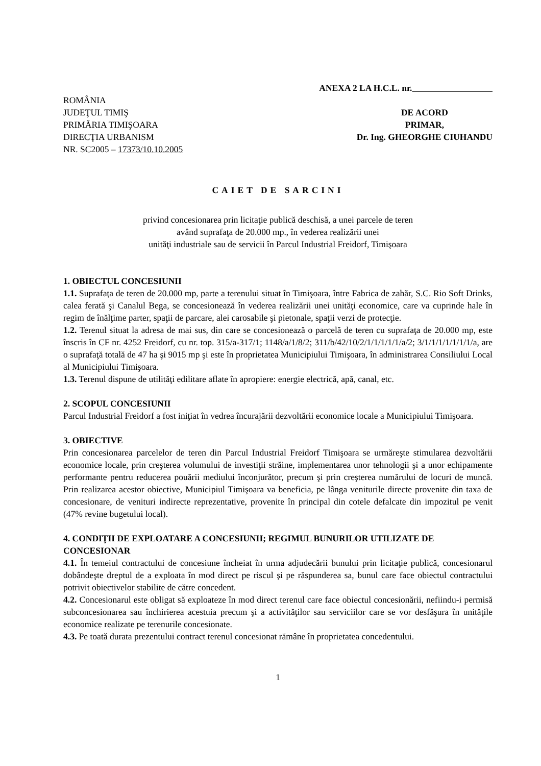ANEXA 2 LA H.C.L. nr.
ROMÂNIA
JUDEŢUL TIMIŞ
PRIMĂRIA TIMIŞOARA
DIRECŢIA URBANISM
NR. SC2005 – 17373/10.10.2005
DE ACORD
PRIMAR,
Dr. Ing. GHEORGHE CIUHANDU
CAIET DE SARCINI
privind concesionarea prin licitaţie publică deschisă, a unei parcele de teren
având suprafaţa de 20.000 mp., în vederea realizării unei
unităţi industriale sau de servicii în Parcul Industrial Freidorf, Timişoara
1. OBIECTUL CONCESIUNII
1.1. Suprafaţa de teren de 20.000 mp, parte a terenului situat în Timişoara, între Fabrica de zahăr, S.C. Rio Soft Drinks, calea ferată şi Canalul Bega, se concesionează în vederea realizării unei unităţi economice, care va cuprinde hale în regim de înălţime parter, spaţii de parcare, alei carosabile şi pietonale, spaţii verzi de protecţie.
1.2. Terenul situat la adresa de mai sus, din care se concesionează o parcelă de teren cu suprafaţa de 20.000 mp, este înscris în CF nr. 4252 Freidorf, cu nr. top. 315/a-317/1; 1148/a/1/8/2; 311/b/42/10/2/1/1/1/1/1/a/2; 3/1/1/1/1/1/1/1/a, are o suprafaţă totală de 47 ha şi 9015 mp şi este în proprietatea Municipiului Timişoara, în administrarea Consiliului Local al Municipiului Timişoara.
1.3. Terenul dispune de utilităţi edilitare aflate în apropiere: energie electrică, apă, canal, etc.
2. SCOPUL CONCESIUNII
Parcul Industrial Freidorf a fost iniţiat în vedrea încurajării dezvoltării economice locale a Municipiului Timişoara.
3. OBIECTIVE
Prin concesionarea parcelelor de teren din Parcul Industrial Freidorf Timişoara se urmăreşte stimularea dezvoltării economice locale, prin creşterea volumului de investiţii străine, implementarea unor tehnologii şi a unor echipamente performante pentru reducerea pouării mediului înconjurător, precum şi prin creşterea numărului de locuri de muncă. Prin realizarea acestor obiective, Municipiul Timişoara va beneficia, pe lânga veniturile directe provenite din taxa de concesionare, de venituri indirecte reprezentative, provenite în principal din cotele defalcate din impozitul pe venit (47% revine bugetului local).
4. CONDIŢII DE EXPLOATARE A CONCESIUNII; REGIMUL BUNURILOR UTILIZATE DE CONCESIONAR
4.1. În temeiul contractului de concesiune încheiat în urma adjudecării bunului prin licitaţie publică, concesionarul dobândeşte dreptul de a exploata în mod direct pe riscul şi pe răspunderea sa, bunul care face obiectul contractului potrivit obiectivelor stabilite de către concedent.
4.2. Concesionarul este obligat să exploateze în mod direct terenul care face obiectul concesionării, nefiindu-i permisă subconcesionarea sau închirierea acestuia precum şi a activităţilor sau serviciilor care se vor desfăşura în unităţile economice realizate pe terenurile concesionate.
4.3. Pe toată durata prezentului contract terenul concesionat rămâne în proprietatea concedentului.
1